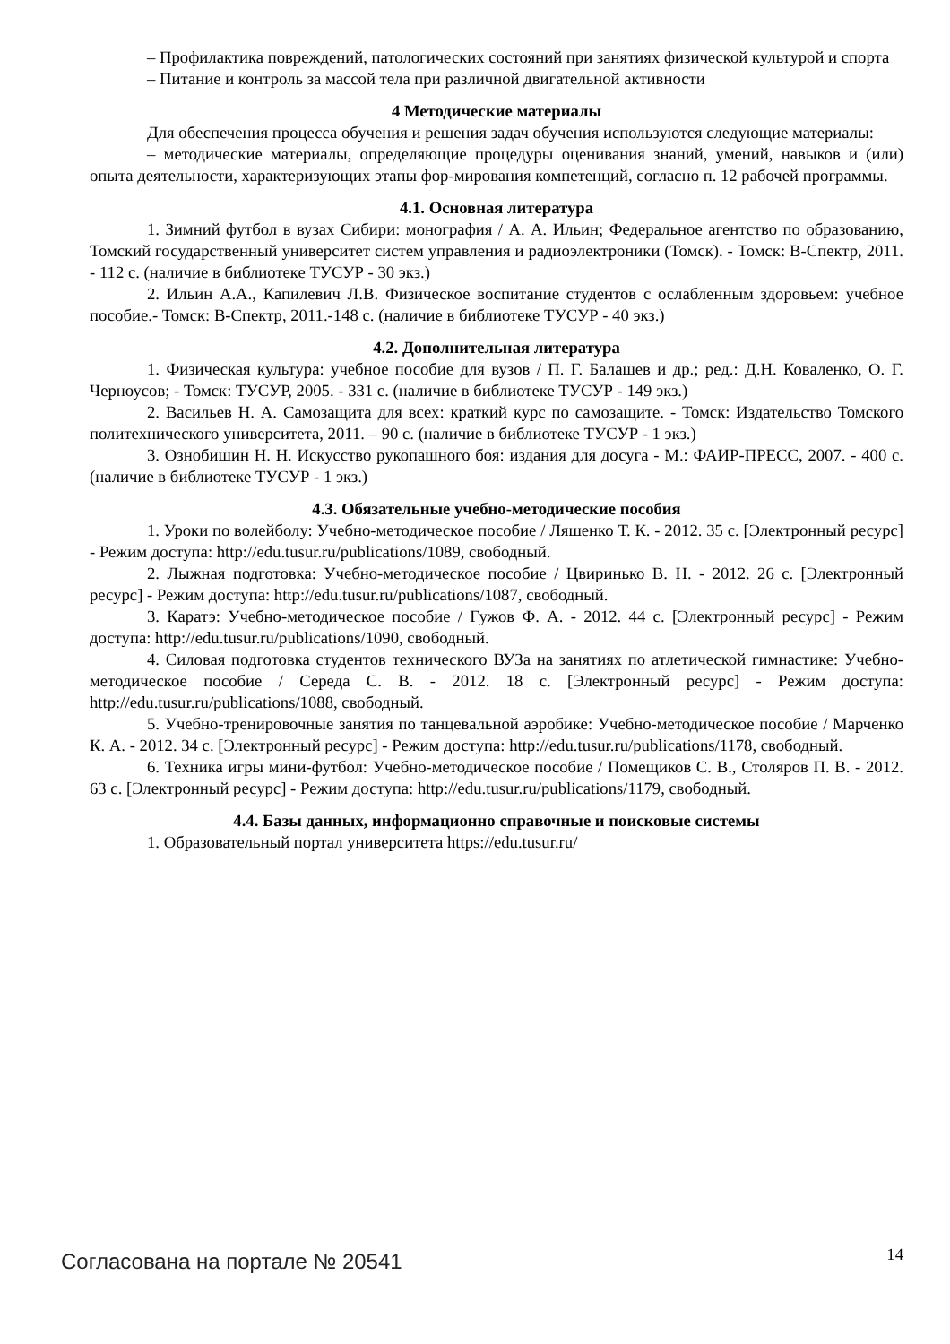– Профилактика повреждений, патологических состояний при занятиях физической культурой и спорта
– Питание и контроль за массой тела при различной двигательной активности
4 Методические материалы
Для обеспечения процесса обучения и решения задач обучения используются следующие материалы:
– методические материалы, определяющие процедуры оценивания знаний, умений, навыков и (или) опыта деятельности, характеризующих этапы фор-мирования компетенций, согласно п. 12 рабочей программы.
4.1. Основная литература
1. Зимний футбол в вузах Сибири: монография / А. А. Ильин; Федеральное агентство по образованию, Томский государственный университет систем управления и радиоэлектроники (Томск). - Томск: В-Спектр, 2011. - 112 с. (наличие в библиотеке ТУСУР - 30 экз.)
2. Ильин А.А., Капилевич Л.В. Физическое воспитание студентов с ослабленным здоровьем: учебное пособие.- Томск: В-Спектр, 2011.-148 с. (наличие в библиотеке ТУСУР - 40 экз.)
4.2. Дополнительная литература
1. Физическая культура: учебное пособие для вузов / П. Г. Балашев и др.; ред.: Д.Н. Коваленко, О. Г. Черноусов; - Томск: ТУСУР, 2005. - 331 с. (наличие в библиотеке ТУСУР - 149 экз.)
2. Васильев Н. А. Самозащита для всех: краткий курс по самозащите. - Томск: Издательство Томского политехнического университета, 2011. – 90 с. (наличие в библиотеке ТУСУР - 1 экз.)
3. Ознобишин Н. Н. Искусство рукопашного боя: издания для досуга - М.: ФАИР-ПРЕСС, 2007. - 400 с. (наличие в библиотеке ТУСУР - 1 экз.)
4.3. Обязательные учебно-методические пособия
1. Уроки по волейболу: Учебно-методическое пособие / Ляшенко Т. К. - 2012. 35 с. [Электронный ресурс] - Режим доступа: http://edu.tusur.ru/publications/1089, свободный.
2. Лыжная подготовка: Учебно-методическое пособие / Цвиринько В. Н. - 2012. 26 с. [Электронный ресурс] - Режим доступа: http://edu.tusur.ru/publications/1087, свободный.
3. Каратэ: Учебно-методическое пособие / Гужов Ф. А. - 2012. 44 с. [Электронный ресурс] - Режим доступа: http://edu.tusur.ru/publications/1090, свободный.
4. Силовая подготовка студентов технического ВУЗа на занятиях по атлетической гимнастике: Учебно-методическое пособие / Середа С. В. - 2012. 18 с. [Электронный ресурс] - Режим доступа: http://edu.tusur.ru/publications/1088, свободный.
5. Учебно-тренировочные занятия по танцевальной аэробике: Учебно-методическое пособие / Марченко К. А. - 2012. 34 с. [Электронный ресурс] - Режим доступа: http://edu.tusur.ru/publications/1178, свободный.
6. Техника игры мини-футбол: Учебно-методическое пособие / Помещиков С. В., Столяров П. В. - 2012. 63 с. [Электронный ресурс] - Режим доступа: http://edu.tusur.ru/publications/1179, свободный.
4.4. Базы данных, информационно справочные и поисковые системы
1. Образовательный портал университета https://edu.tusur.ru/
Согласована на портале № 20541 14